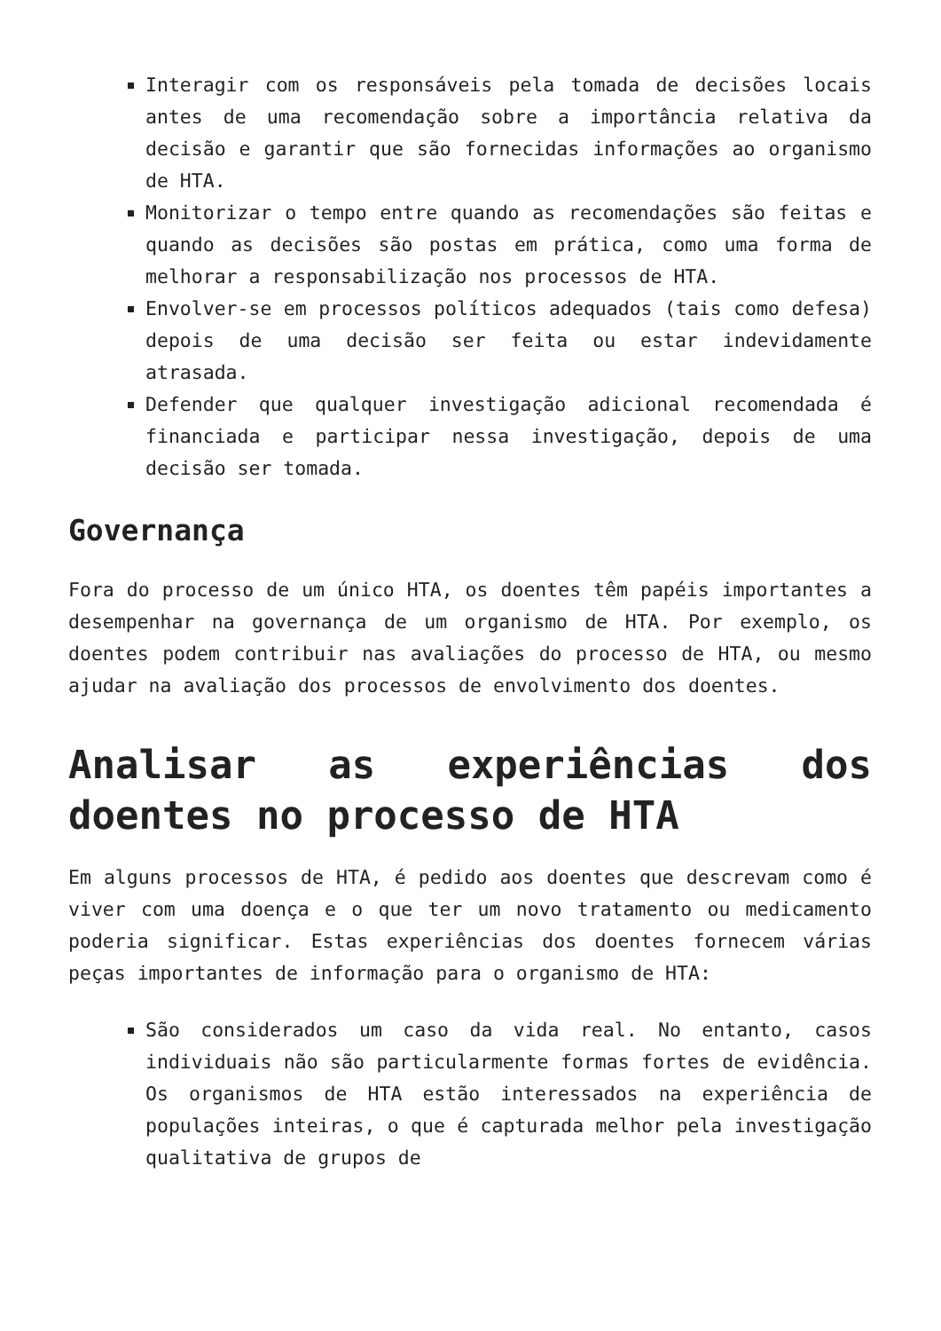Interagir com os responsáveis pela tomada de decisões locais antes de uma recomendação sobre a importância relativa da decisão e garantir que são fornecidas informações ao organismo de HTA.
Monitorizar o tempo entre quando as recomendações são feitas e quando as decisões são postas em prática, como uma forma de melhorar a responsabilização nos processos de HTA.
Envolver-se em processos políticos adequados (tais como defesa) depois de uma decisão ser feita ou estar indevidamente atrasada.
Defender que qualquer investigação adicional recomendada é financiada e participar nessa investigação, depois de uma decisão ser tomada.
Governança
Fora do processo de um único HTA, os doentes têm papéis importantes a desempenhar na governança de um organismo de HTA. Por exemplo, os doentes podem contribuir nas avaliações do processo de HTA, ou mesmo ajudar na avaliação dos processos de envolvimento dos doentes.
Analisar as experiências dos doentes no processo de HTA
Em alguns processos de HTA, é pedido aos doentes que descrevam como é viver com uma doença e o que ter um novo tratamento ou medicamento poderia significar. Estas experiências dos doentes fornecem várias peças importantes de informação para o organismo de HTA:
São considerados um caso da vida real. No entanto, casos individuais não são particularmente formas fortes de evidência. Os organismos de HTA estão interessados na experiência de populações inteiras, o que é capturada melhor pela investigação qualitativa de grupos de